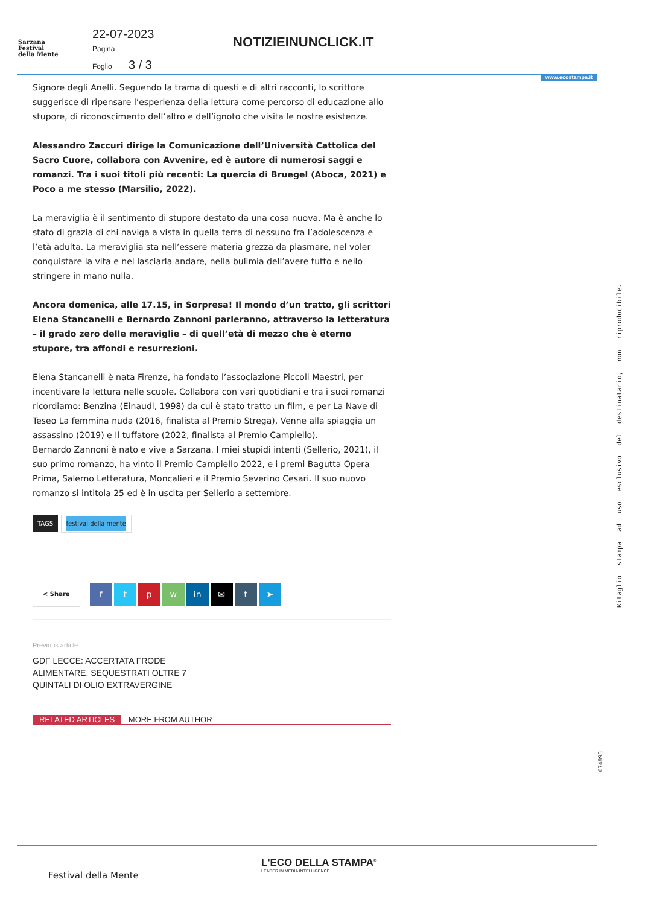Sarzana
Festival
della Mente
22-07-2023
Pagina
Foglio 3 / 3
NOTIZIEINUNCLICK.IT
www.ecostampa.it
Signore degli Anelli. Seguendo la trama di questi e di altri racconti, lo scrittore suggerisce di ripensare l’esperienza della lettura come percorso di educazione allo stupore, di riconoscimento dell’altro e dell’ignoto che visita le nostre esistenze.
Alessandro Zaccuri dirige la Comunicazione dell’Università Cattolica del Sacro Cuore, collabora con Avvenire, ed è autore di numerosi saggi e romanzi. Tra i suoi titoli più recenti: La quercia di Bruegel (Aboca, 2021) e Poco a me stesso (Marsilio, 2022).
La meraviglia è il sentimento di stupore destato da una cosa nuova. Ma è anche lo stato di grazia di chi naviga a vista in quella terra di nessuno fra l’adolescenza e l’età adulta. La meraviglia sta nell’essere materia grezza da plasmare, nel voler conquistare la vita e nel lasciarla andare, nella bulimia dell’avere tutto e nello stringere in mano nulla.
Ancora domenica, alle 17.15, in Sorpresa! Il mondo d’un tratto, gli scrittori Elena Stancanelli e Bernardo Zannoni parleranno, attraverso la letteratura – il grado zero delle meraviglie – di quell’età di mezzo che è eterno stupore, tra affondi e resurrezioni.
Elena Stancanelli è nata Firenze, ha fondato l’associazione Piccoli Maestri, per incentivare la lettura nelle scuole. Collabora con vari quotidiani e tra i suoi romanzi ricordiamo: Benzina (Einaudi, 1998) da cui è stato tratto un film, e per La Nave di Teseo La femmina nuda (2016, finalista al Premio Strega), Venne alla spiaggia un assassino (2019) e Il tuffatore (2022, finalista al Premio Campiello).
Bernardo Zannoni è nato e vive a Sarzana. I miei stupidi intenti (Sellerio, 2021), il suo primo romanzo, ha vinto il Premio Campiello 2022, e i premi Bagutta Opera Prima, Salerno Letteratura, Moncalieri e il Premio Severino Cesari. Il suo nuovo romanzo si intitola 25 ed è in uscita per Sellerio a settembre.
TAGS festival della mente
< Share ftpw in ✉ t ➤
Previous article
GDF LECCE: ACCERTATA FRODE ALIMENTARE. SEQUESTRATI OLTRE 7 QUINTALI DI OLIO EXTRAVERGINE
RELATED ARTICLES MORE FROM AUTHOR
Ritaglio stampa ad uso esclusivo del destinatario, non riproducibile.
074898
L'ECO DELLA STAMPA<sup>®</sup>
LEADER IN MEDIA INTELLIGENCE
Festival della Mente